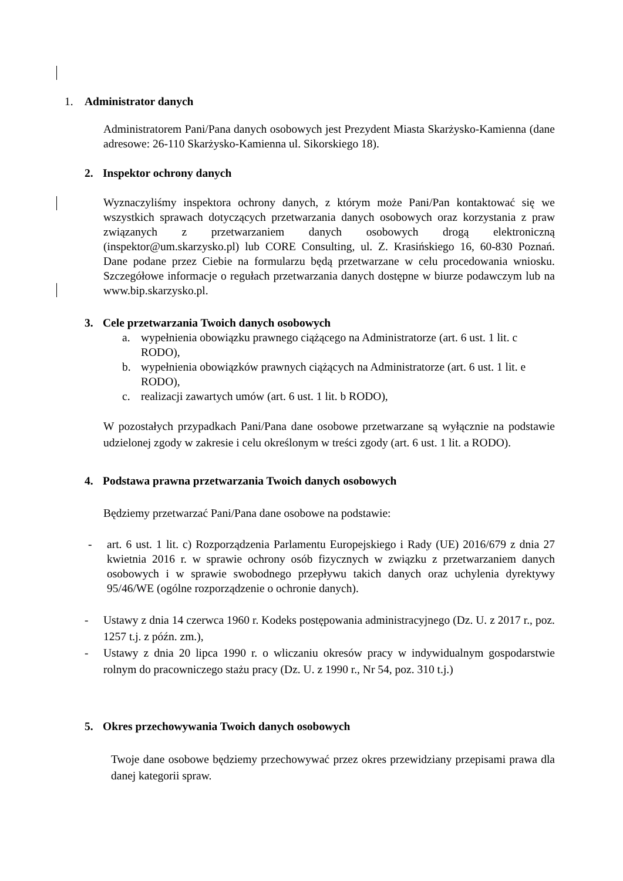1. Administrator danych
Administratorem Pani/Pana danych osobowych jest Prezydent Miasta Skarżysko-Kamienna (dane adresowe: 26-110 Skarżysko-Kamienna ul. Sikorskiego 18).
2. Inspektor ochrony danych
Wyznaczyliśmy inspektora ochrony danych, z którym może Pani/Pan kontaktować się we wszystkich sprawach dotyczących przetwarzania danych osobowych oraz korzystania z praw związanych z przetwarzaniem danych osobowych drogą elektroniczną (inspektor@um.skarzysko.pl) lub CORE Consulting, ul. Z. Krasińskiego 16, 60-830 Poznań. Dane podane przez Ciebie na formularzu będą przetwarzane w celu procedowania wniosku. Szczegółowe informacje o regułach przetwarzania danych dostępne w biurze podawczym lub na www.bip.skarzysko.pl.
3. Cele przetwarzania Twoich danych osobowych
a. wypełnienia obowiązku prawnego ciążącego na Administratorze (art. 6 ust. 1 lit. c RODO),
b. wypełnienia obowiązków prawnych ciążących na Administratorze (art. 6 ust. 1 lit. e RODO),
c. realizacji zawartych umów (art. 6 ust. 1 lit. b RODO),
W pozostałych przypadkach Pani/Pana dane osobowe przetwarzane są wyłącznie na podstawie udzielonej zgody w zakresie i celu określonym w treści zgody (art. 6 ust. 1 lit. a RODO).
4. Podstawa prawna przetwarzania Twoich danych osobowych
Będziemy przetwarzać Pani/Pana dane osobowe na podstawie:
- art. 6 ust. 1 lit. c) Rozporządzenia Parlamentu Europejskiego i Rady (UE) 2016/679 z dnia 27 kwietnia 2016 r. w sprawie ochrony osób fizycznych w związku z przetwarzaniem danych osobowych i w sprawie swobodnego przepływu takich danych oraz uchylenia dyrektywy 95/46/WE (ogólne rozporządzenie o ochronie danych).
- Ustawy z dnia 14 czerwca 1960 r. Kodeks postępowania administracyjnego (Dz. U. z 2017 r., poz. 1257 t.j. z późn. zm.),
- Ustawy z dnia 20 lipca 1990 r. o wliczaniu okresów pracy w indywidualnym gospodarstwie rolnym do pracowniczego stażu pracy (Dz. U. z 1990 r., Nr 54, poz. 310 t.j.)
5. Okres przechowywania Twoich danych osobowych
Twoje dane osobowe będziemy przechowywać przez okres przewidziany przepisami prawa dla danej kategorii spraw.